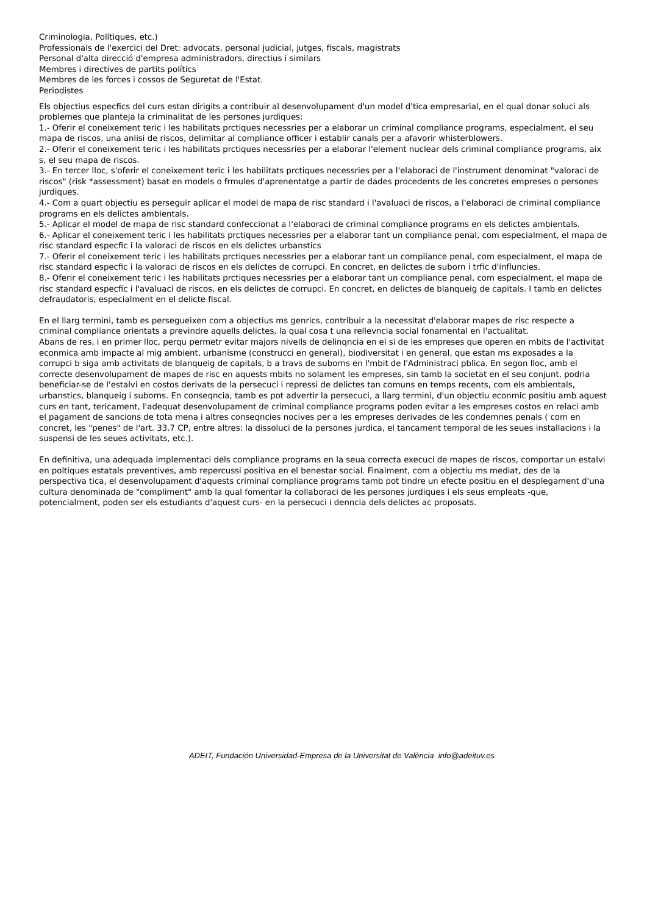Criminologia, Polítiques, etc.)
Professionals de l'exercici del Dret: advocats, personal judicial, jutges, fiscals, magistrats
Personal d'alta direcció d'empresa administradors, directius i similars
Membres i directives de partits polítics
Membres de les forces i cossos de Seguretat de l'Estat.
Periodistes
Els objectius especfics del curs estan dirigits a contribuir al desenvolupament d'un model d'tica empresarial, en el qual donar soluci als problemes que planteja la criminalitat de les persones jurdiques:
1.- Oferir el coneixement teric i les habilitats prctiques necessries per a elaborar un criminal compliance programs, especialment, el seu mapa de riscos, una anlisi de riscos, delimitar al compliance officer i establir canals per a afavorir whisterblowers.
2.- Oferir el coneixement teric i les habilitats prctiques necessries per a elaborar l'element nuclear dels criminal compliance programs, aix s, el seu mapa de riscos.
3.- En tercer lloc, s'oferir el coneixement teric i les habilitats prctiques necessries per a l'elaboraci de l'instrument denominat "valoraci de riscos" (risk *assessment) basat en models o frmules d'aprenentatge a partir de dades procedents de les concretes empreses o persones jurdiques.
4.- Com a quart objectiu es perseguir aplicar el model de mapa de risc standard i l'avaluaci de riscos, a l'elaboraci de criminal compliance programs en els delictes ambientals.
5.- Aplicar el model de mapa de risc standard confeccionat a l'elaboraci de criminal compliance programs en els delictes ambientals.
6.- Aplicar el coneixement teric i les habilitats prctiques necessries per a elaborar tant un compliance penal, com especialment, el mapa de risc standard especfic i la valoraci de riscos en els delictes urbanstics
7.- Oferir el coneixement teric i les habilitats prctiques necessries per a elaborar tant un compliance penal, com especialment, el mapa de risc standard especfic i la valoraci de riscos en els delictes de corrupci. En concret, en delictes de suborn i trfic d'influncies.
8.- Oferir el coneixement teric i les habilitats prctiques necessries per a elaborar tant un compliance penal, com especialment, el mapa de risc standard especfic i l'avaluaci de riscos, en els delictes de corrupci. En concret, en delictes de blanqueig de capitals. I tamb en delictes defraudatoris, especialment en el delicte fiscal.
En el llarg termini, tamb es persegueixen com a objectius ms genrics, contribuir a la necessitat d'elaborar mapes de risc respecte a criminal compliance orientats a previndre aquells delictes, la qual cosa t una rellevncia social fonamental en l'actualitat.
Abans de res, i en primer lloc, perqu permetr evitar majors nivells de delinqncia en el si de les empreses que operen en mbits de l'activitat econmica amb impacte al mig ambient, urbanisme (construcci en general), biodiversitat i en general, que estan ms exposades a la corrupci b siga amb activitats de blanqueig de capitals, b a travs de suborns en l'mbit de l'Administraci pblica. En segon lloc, amb el correcte desenvolupament de mapes de risc en aquests mbits no solament les empreses, sin tamb la societat en el seu conjunt, podria beneficiar-se de l'estalvi en costos derivats de la persecuci i repressi de delictes tan comuns en temps recents, com els ambientals, urbanstics, blanqueig i suborns. En conseqncia, tamb es pot advertir la persecuci, a llarg termini, d'un objectiu econmic positiu amb aquest curs en tant, tericament, l'adequat desenvolupament de criminal compliance programs poden evitar a les empreses costos en relaci amb el pagament de sancions de tota mena i altres conseqncies nocives per a les empreses derivades de les condemnes penals ( com en concret, les "penes" de l'art. 33.7 CP, entre altres: la dissoluci de la persones jurdica, el tancament temporal de les seues installacions i la suspensi de les seues activitats, etc.).
En definitiva, una adequada implementaci dels compliance programs en la seua correcta execuci de mapes de riscos, comportar un estalvi en poltiques estatals preventives, amb repercussi positiva en el benestar social. Finalment, com a objectiu ms mediat, des de la perspectiva tica, el desenvolupament d'aquests criminal compliance programs tamb pot tindre un efecte positiu en el desplegament d'una cultura denominada de "compliment" amb la qual fomentar la collaboraci de les persones jurdiques i els seus empleats -que, potencialment, poden ser els estudiants d'aquest curs- en la persecuci i denncia dels delictes ac proposats.
ADEIT, Fundación Universidad-Empresa de la Universitat de València info@adeituv.es